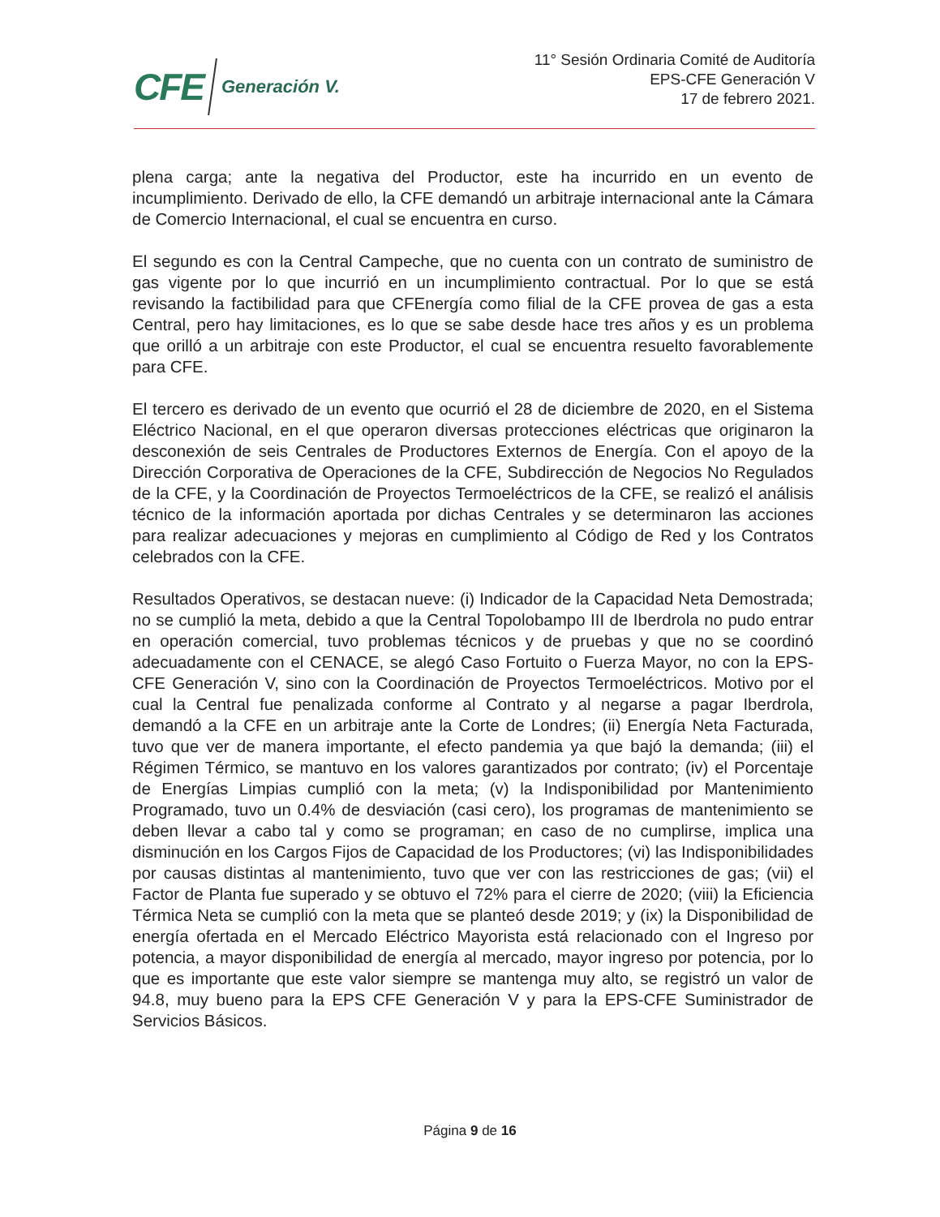CFE Generación V.
11° Sesión Ordinaria Comité de Auditoría
EPS-CFE Generación V
17 de febrero 2021.
plena carga; ante la negativa del Productor, este ha incurrido en un evento de incumplimiento. Derivado de ello, la CFE demandó un arbitraje internacional ante la Cámara de Comercio Internacional, el cual se encuentra en curso.
El segundo es con la Central Campeche, que no cuenta con un contrato de suministro de gas vigente por lo que incurrió en un incumplimiento contractual. Por lo que se está revisando la factibilidad para que CFEnergía como filial de la CFE provea de gas a esta Central, pero hay limitaciones, es lo que se sabe desde hace tres años y es un problema que orilló a un arbitraje con este Productor, el cual se encuentra resuelto favorablemente para CFE.
El tercero es derivado de un evento que ocurrió el 28 de diciembre de 2020, en el Sistema Eléctrico Nacional, en el que operaron diversas protecciones eléctricas que originaron la desconexión de seis Centrales de Productores Externos de Energía. Con el apoyo de la Dirección Corporativa de Operaciones de la CFE, Subdirección de Negocios No Regulados de la CFE, y la Coordinación de Proyectos Termoeléctricos de la CFE, se realizó el análisis técnico de la información aportada por dichas Centrales y se determinaron las acciones para realizar adecuaciones y mejoras en cumplimiento al Código de Red y los Contratos celebrados con la CFE.
Resultados Operativos, se destacan nueve: (i) Indicador de la Capacidad Neta Demostrada; no se cumplió la meta, debido a que la Central Topolobampo III de Iberdrola no pudo entrar en operación comercial, tuvo problemas técnicos y de pruebas y que no se coordinó adecuadamente con el CENACE, se alegó Caso Fortuito o Fuerza Mayor, no con la EPS-CFE Generación V, sino con la Coordinación de Proyectos Termoeléctricos. Motivo por el cual la Central fue penalizada conforme al Contrato y al negarse a pagar Iberdrola, demandó a la CFE en un arbitraje ante la Corte de Londres; (ii) Energía Neta Facturada, tuvo que ver de manera importante, el efecto pandemia ya que bajó la demanda; (iii) el Régimen Térmico, se mantuvo en los valores garantizados por contrato; (iv) el Porcentaje de Energías Limpias cumplió con la meta; (v) la Indisponibilidad por Mantenimiento Programado, tuvo un 0.4% de desviación (casi cero), los programas de mantenimiento se deben llevar a cabo tal y como se programan; en caso de no cumplirse, implica una disminución en los Cargos Fijos de Capacidad de los Productores; (vi) las Indisponibilidades por causas distintas al mantenimiento, tuvo que ver con las restricciones de gas; (vii) el Factor de Planta fue superado y se obtuvo el 72% para el cierre de 2020; (viii) la Eficiencia Térmica Neta se cumplió con la meta que se planteó desde 2019; y (ix) la Disponibilidad de energía ofertada en el Mercado Eléctrico Mayorista está relacionado con el Ingreso por potencia, a mayor disponibilidad de energía al mercado, mayor ingreso por potencia, por lo que es importante que este valor siempre se mantenga muy alto, se registró un valor de 94.8, muy bueno para la EPS CFE Generación V y para la EPS-CFE Suministrador de Servicios Básicos.
Página 9 de 16